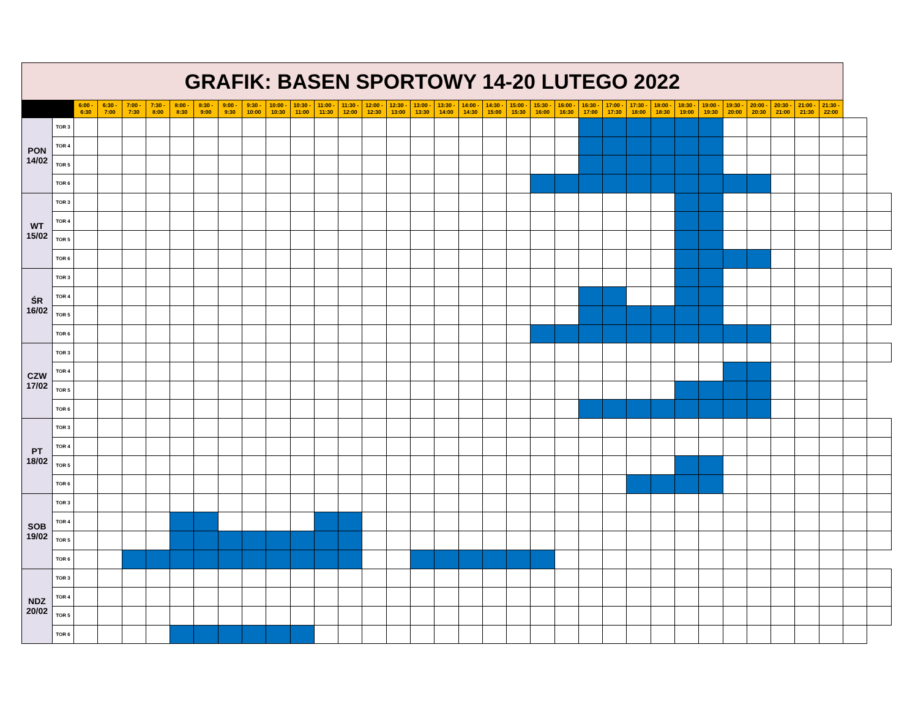| GRAFIK: BASEN SPORTOWY 14-20 LUTEGO 2022 | | | | | | | | | | | | | | | | | | | | | | | | | | | | | | | | | | | |
| | | 6:00 - 6:30 | 6:30 - 7:00 | 7:00 - 7:30 | 7:30 - 8:00 | 8:00 - 8:30 | 8:30 - 9:00 | 9:00 - 9:30 | 9:30 - 10:00 | 10:00 - 10:30 | 10:30 - 11:00 | 11:00 - 11:30 | 11:30 - 12:00 | 12:00 - 12:30 | 12:30 - 13:00 | 13:00 - 13:30 | 13:30 - 14:00 | 14:00 - 14:30 | 14:30 - 15:00 | 15:00 - 15:30 | 15:30 - 16:00 | 16:00 - 16:30 | 16:30 - 17:00 | 17:00 - 17:30 | 17:30 - 18:00 | 18:00 - 18:30 | 18:30 - 19:00 | 19:00 - 19:30 | 19:30 - 20:00 | 20:00 - 20:30 | 20:30 - 21:00 | 21:00 - 21:30 | 21:30 - 22:00 | | |
| PON 14/02 | TOR 3 | | | | | | | | | | | | | | | | | | | | | | | | | | | | | | | | | | |
| | TOR 4 | | | | | | | | | | | | | | | | | | | | | | | | | | | | | | | | | | |
| | TOR 5 | | | | | | | | | | | | | | | | | | | | | | | | | | | | | | | | | | |
| | TOR 6 | | | | | | | | | | | | | | | | | | | | | | | | | | | | | | | | | | |
| WT 15/02 | TOR 3 | | | | | | | | | | | | | | | | | | | | | | | | | | | | | | | | | | |
| | TOR 4 | | | | | | | | | | | | | | | | | | | | | | | | | | | | | | | | | | |
| | TOR 5 | | | | | | | | | | | | | | | | | | | | | | | | | | | | | | | | | | |
| | TOR 6 | | | | | | | | | | | | | | | | | | | | | | | | | | | | | | | | | | |
| ŚR 16/02 | TOR 3 | | | | | | | | | | | | | | | | | | | | | | | | | | | | | | | | | | |
| | TOR 4 | | | | | | | | | | | | | | | | | | | | | | | | | | | | | | | | | | |
| | TOR 5 | | | | | | | | | | | | | | | | | | | | | | | | | | | | | | | | | | |
| | TOR 6 | | | | | | | | | | | | | | | | | | | | | | | | | | | | | | | | | | |
| CZW 17/02 | TOR 3 | | | | | | | | | | | | | | | | | | | | | | | | | | | | | | | | | | |
| | TOR 4 | | | | | | | | | | | | | | | | | | | | | | | | | | | | | | | | | | |
| | TOR 5 | | | | | | | | | | | | | | | | | | | | | | | | | | | | | | | | | | |
| | TOR 6 | | | | | | | | | | | | | | | | | | | | | | | | | | | | | | | | | | |
| PT 18/02 | TOR 3 | | | | | | | | | | | | | | | | | | | | | | | | | | | | | | | | | | |
| | TOR 4 | | | | | | | | | | | | | | | | | | | | | | | | | | | | | | | | | | |
| | TOR 5 | | | | | | | | | | | | | | | | | | | | | | | | | | | | | | | | | | |
| | TOR 6 | | | | | | | | | | | | | | | | | | | | | | | | | | | | | | | | | | |
| SOB 19/02 | TOR 3 | | | | | | | | | | | | | | | | | | | | | | | | | | | | | | | | | | |
| | TOR 4 | | | | | | | | | | | | | | | | | | | | | | | | | | | | | | | | | | |
| | TOR 5 | | | | | | | | | | | | | | | | | | | | | | | | | | | | | | | | | | |
| | TOR 6 | | | | | | | | | | | | | | | | | | | | | | | | | | | | | | | | | | |
| NDZ 20/02 | TOR 3 | | | | | | | | | | | | | | | | | | | | | | | | | | | | | | | | | | |
| | TOR 4 | | | | | | | | | | | | | | | | | | | | | | | | | | | | | | | | | | |
| | TOR 5 | | | | | | | | | | | | | | | | | | | | | | | | | | | | | | | | | | |
| | TOR 6 | | | | | | | | | | | | | | | | | | | | | | | | | | | | | | | | | | |